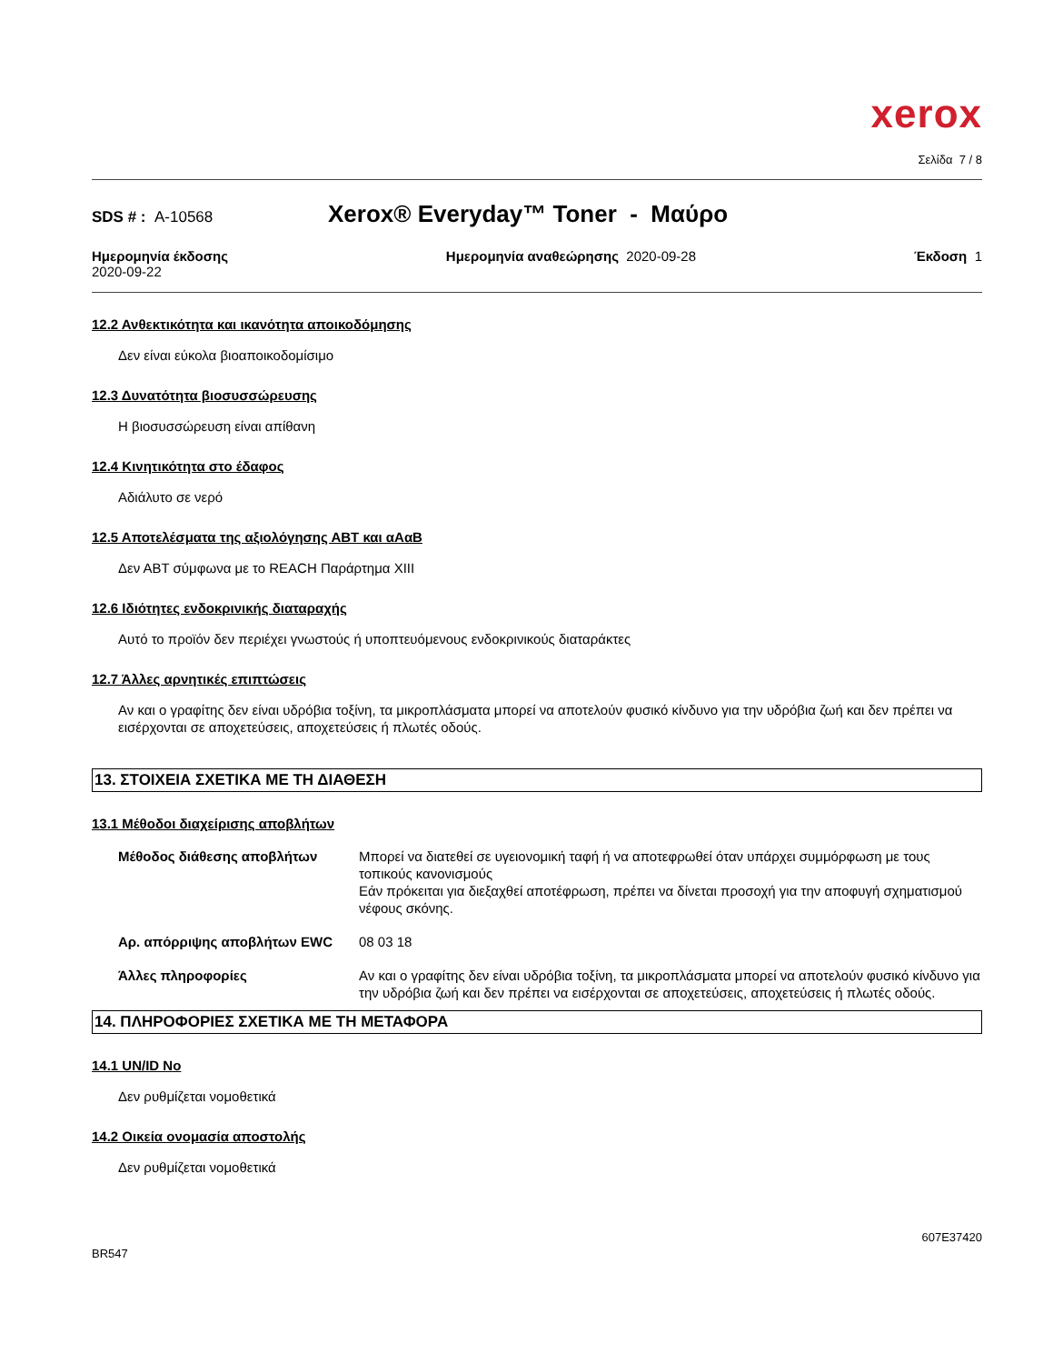xerox
Σελίδα 7 / 8
SDS # : A-10568
Xerox® Everyday™ Toner - Μαύρο
Ημερομηνία έκδοσης
2020-09-22
Ημερομηνία αναθεώρησης 2020-09-28
Έκδοση 1
12.2 Ανθεκτικότητα και ικανότητα αποικοδόμησης
Δεν είναι εύκολα βιοαποικοδομίσιμο
12.3 Δυνατότητα βιοσυσσώρευσης
Η βιοσυσσώρευση είναι απίθανη
12.4 Κινητικότητα στο έδαφος
Αδιάλυτο σε νερό
12.5 Αποτελέσματα της αξιολόγησης ΑΒΤ και αΑαΒ
Δεν ΑΒΤ σύμφωνα με το REACH Παράρτημα XIII
12.6 Ιδιότητες ενδοκρινικής διαταραχής
Αυτό το προϊόν δεν περιέχει γνωστούς ή υποπτευόμενους ενδοκρινικούς διαταράκτες
12.7 Άλλες αρνητικές επιπτώσεις
Αν και ο γραφίτης δεν είναι υδρόβια τοξίνη, τα μικροπλάσματα μπορεί να αποτελούν φυσικό κίνδυνο για την υδρόβια ζωή και δεν πρέπει να εισέρχονται σε αποχετεύσεις, αποχετεύσεις ή πλωτές οδούς.
13. ΣΤΟΙΧΕΙΑ ΣΧΕΤΙΚΑ ΜΕ ΤΗ ΔΙΑΘΕΣΗ
13.1 Μέθοδοι διαχείρισης αποβλήτων
Μέθοδος διάθεσης αποβλήτων Μπορεί να διατεθεί σε υγειονομική ταφή ή να αποτεφρωθεί όταν υπάρχει συμμόρφωση με τους τοπικούς κανονισμούς
Εάν πρόκειται για διεξαχθεί αποτέφρωση, πρέπει να δίνεται προσοχή για την αποφυγή σχηματισμού νέφους σκόνης.
Αρ. απόρριψης αποβλήτων EWC 08 03 18
Άλλες πληροφορίες Αν και ο γραφίτης δεν είναι υδρόβια τοξίνη, τα μικροπλάσματα μπορεί να αποτελούν φυσικό κίνδυνο για την υδρόβια ζωή και δεν πρέπει να εισέρχονται σε αποχετεύσεις, αποχετεύσεις ή πλωτές οδούς.
14. ΠΛΗΡΟΦΟΡΙΕΣ ΣΧΕΤΙΚΑ ΜΕ ΤΗ ΜΕΤΑΦΟΡΑ
14.1 UN/ID No
Δεν ρυθμίζεται νομοθετικά
14.2 Οικεία ονομασία αποστολής
Δεν ρυθμίζεται νομοθετικά
BR547
607E37420